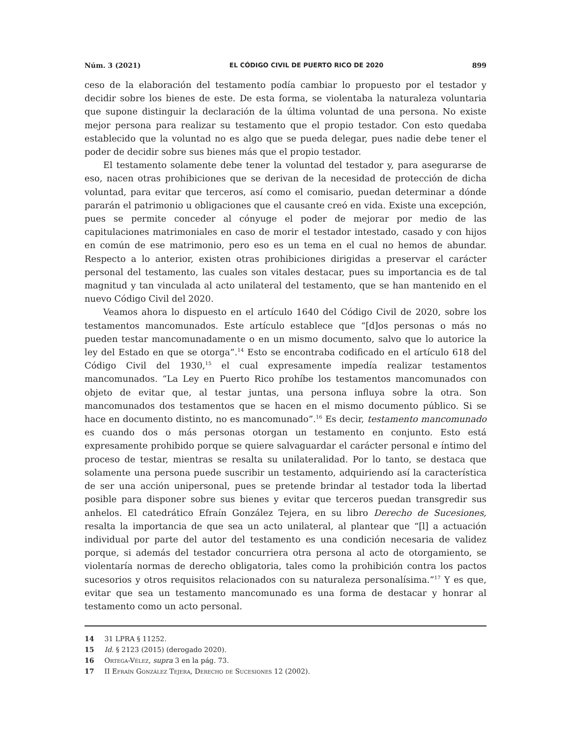Núm. 3 (2021) EL CÓDIGO CIVIL DE PUERTO RICO DE 2020 899
ceso de la elaboración del testamento podía cambiar lo propuesto por el testador y decidir sobre los bienes de este. De esta forma, se violentaba la naturaleza voluntaria que supone distinguir la declaración de la última voluntad de una persona. No existe mejor persona para realizar su testamento que el propio testador. Con esto quedaba establecido que la voluntad no es algo que se pueda delegar, pues nadie debe tener el poder de decidir sobre sus bienes más que el propio testador.
El testamento solamente debe tener la voluntad del testador y, para asegurarse de eso, nacen otras prohibiciones que se derivan de la necesidad de protección de dicha voluntad, para evitar que terceros, así como el comisario, puedan determinar a dónde pararán el patrimonio u obligaciones que el causante creó en vida. Existe una excepción, pues se permite conceder al cónyuge el poder de mejorar por medio de las capitulaciones matrimoniales en caso de morir el testador intestado, casado y con hijos en común de ese matrimonio, pero eso es un tema en el cual no hemos de abundar. Respecto a lo anterior, existen otras prohibiciones dirigidas a preservar el carácter personal del testamento, las cuales son vitales destacar, pues su importancia es de tal magnitud y tan vinculada al acto unilateral del testamento, que se han mantenido en el nuevo Código Civil del 2020.
Veamos ahora lo dispuesto en el artículo 1640 del Código Civil de 2020, sobre los testamentos mancomunados. Este artículo establece que “[d]os personas o más no pueden testar mancomunadamente o en un mismo documento, salvo que lo autorice la ley del Estado en que se otorga”.<sup>14</sup> Esto se encontraba codificado en el artículo 618 del Código Civil del 1930,<sup>15</sup> el cual expresamente impedía realizar testamentos mancomunados. “La Ley en Puerto Rico prohíbe los testamentos mancomunados con objeto de evitar que, al testar juntas, una persona influya sobre la otra. Son mancomunados dos testamentos que se hacen en el mismo documento público. Si se hace en documento distinto, no es mancomunado”.<sup>16</sup> Es decir, testamento mancomunado es cuando dos o más personas otorgan un testamento en conjunto. Esto está expresamente prohibido porque se quiere salvaguardar el carácter personal e íntimo del proceso de testar, mientras se resalta su unilateralidad. Por lo tanto, se destaca que solamente una persona puede suscribir un testamento, adquiriendo así la característica de ser una acción unipersonal, pues se pretende brindar al testador toda la libertad posible para disponer sobre sus bienes y evitar que terceros puedan transgredir sus anhelos. El catedrático Efraín González Tejera, en su libro Derecho de Sucesiones, resalta la importancia de que sea un acto unilateral, al plantear que “[l] a actuación individual por parte del autor del testamento es una condición necesaria de validez porque, si además del testador concurriera otra persona al acto de otorgamiento, se violentaría normas de derecho obligatoria, tales como la prohibición contra los pactos sucesorios y otros requisitos relacionados con su naturaleza personalísima.”<sup>17</sup> Y es que, evitar que sea un testamento mancomunado es una forma de destacar y honrar al testamento como un acto personal.
14 31 LPRA § 11252.
15 Id. § 2123 (2015) (derogado 2020).
16 Ortega-Vélez, supra 3 en la pág. 73.
17 II Efraín González Tejera, Derecho de Sucesiones 12 (2002).